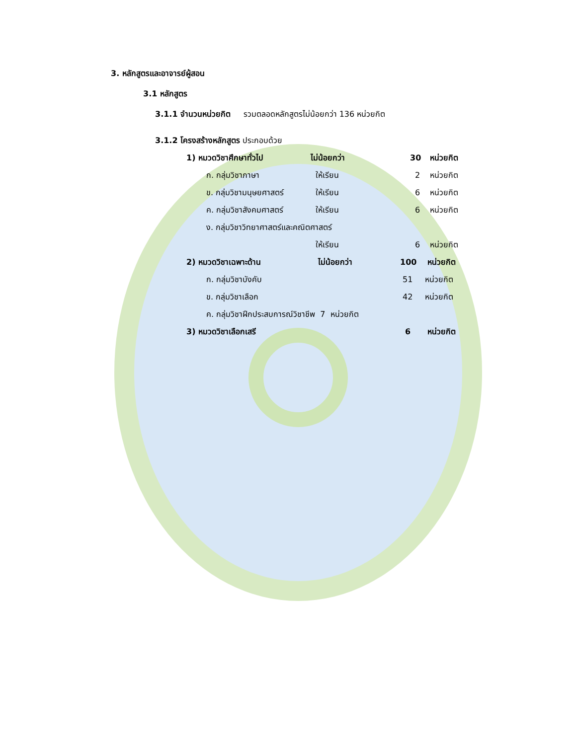3. หลักสูตรและอาจารย์ผู้สอน
3.1 หลักสูตร
3.1.1 จำนวนหน่วยกิต รวมตลอดหลักสูตรไม่น้อยกว่า 136 หน่วยกิต
3.1.2 โครงสร้างหลักสูตร ประกอบด้วย
1) หมวดวิชาศึกษาทั่วไป ไม่น้อยกว่า 30 หน่วยกิต
ก. กลุ่มวิชาภาษา ให้เรียน 2 หน่วยกิต
ข. กลุ่มวิชามนุษยศาสตร์ ให้เรียน 6 หน่วยกิต
ค. กลุ่มวิชาสังคมศาสตร์ ให้เรียน 6 หน่วยกิต
ง. กลุ่มวิชาวิทยาศาสตร์และคณิตศาสตร์
ให้เรียน 6 หน่วยกิต
2) หมวดวิชาเฉพาะด้าน ไม่น้อยกว่า 100 หน่วยกิต
ก. กลุ่มวิชาบังคับ 51 หน่วยกิต
ข. กลุ่มวิชาเลือก 42 หน่วยกิต
ค. กลุ่มวิชาฝึกประสบการณ์วิชาชีพ 7 หน่วยกิต
3) หมวดวิชาเลือกเสรี 6 หน่วยกิต